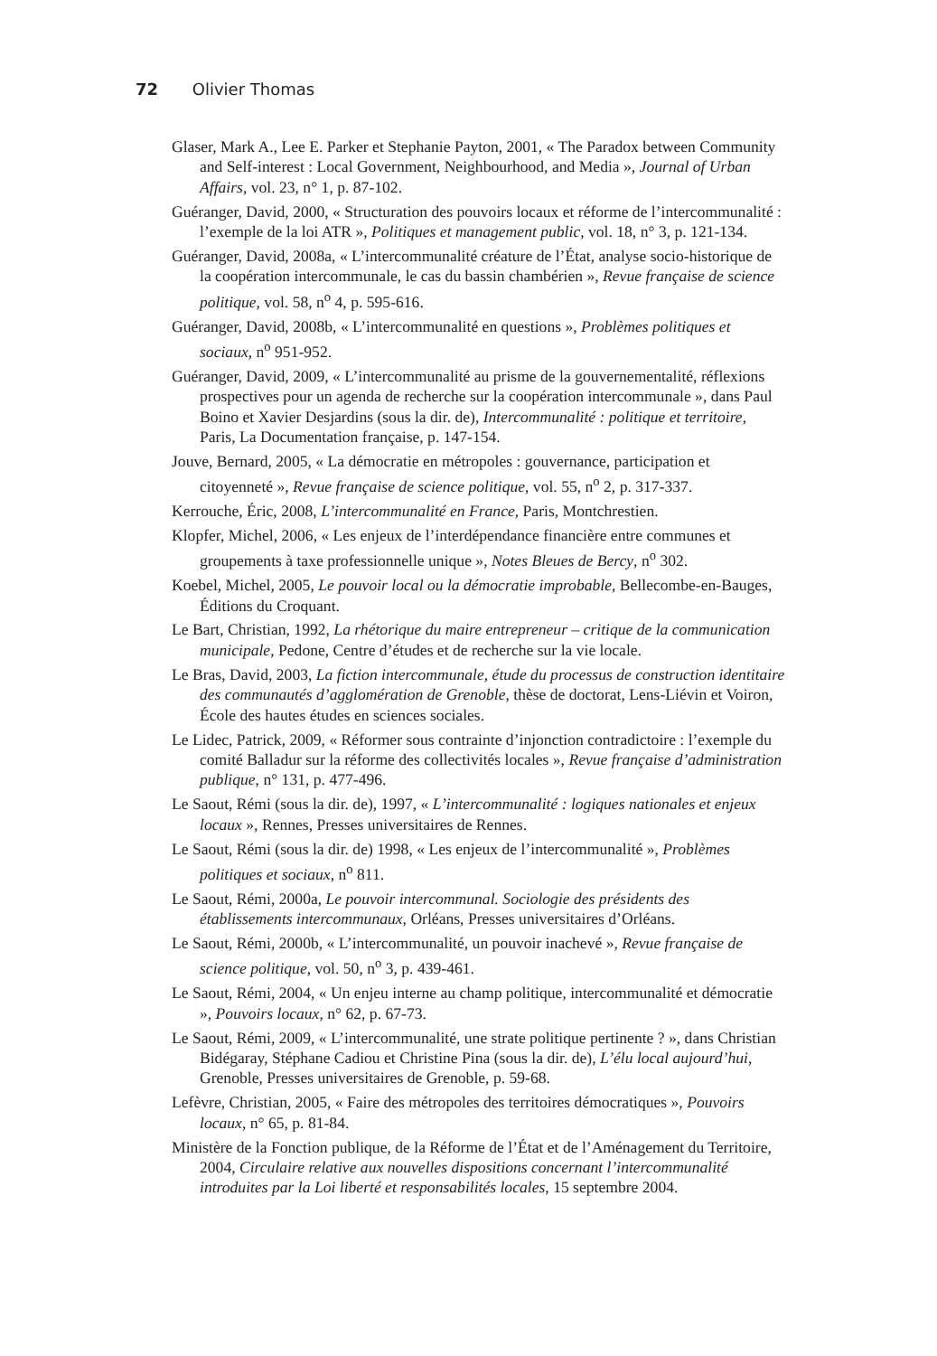72 Olivier Thomas
Glaser, Mark A., Lee E. Parker et Stephanie Payton, 2001, « The Paradox between Community and Self-interest : Local Government, Neighbourhood, and Media », Journal of Urban Affairs, vol. 23, n° 1, p. 87-102.
Guéranger, David, 2000, « Structuration des pouvoirs locaux et réforme de l’inter­communalité : l’exemple de la loi ATR », Politiques et management public, vol. 18, n° 3, p. 121-134.
Guéranger, David, 2008a, « L’intercommunalité créature de l’État, analyse socio-historique de la coopération intercommunale, le cas du bassin chambérien », Revue française de science politique, vol. 58, n<sup>o</sup> 4, p. 595-616.
Guéranger, David, 2008b, « L’intercommunalité en questions », Problèmes politiques et sociaux, n<sup>o</sup> 951-952.
Guéranger, David, 2009, « L’intercommunalité au prisme de la gouvernementalité, réflexions prospectives pour un agenda de recherche sur la coopération intercommunale », dans Paul Boino et Xavier Desjardins (sous la dir. de), Intercommunalité : politique et territoire, Paris, La Documentation française, p. 147-154.
Jouve, Bernard, 2005, « La démocratie en métropoles : gouvernance, participation et citoyenneté », Revue française de science politique, vol. 55, n<sup>o</sup> 2, p. 317-337.
Kerrouche, Éric, 2008, L’intercommunalité en France, Paris, Montchrestien.
Klopfer, Michel, 2006, « Les enjeux de l’interdépendance financière entre com­munes et groupements à taxe professionnelle unique », Notes Bleues de Bercy, n<sup>o</sup> 302.
Koebel, Michel, 2005, Le pouvoir local ou la démocratie improbable, Bellecombe-en-Bauges, Éditions du Croquant.
Le Bart, Christian, 1992, La rhétorique du maire entrepreneur – critique de la communication municipale, Pedone, Centre d’études et de recherche sur la vie locale.
Le Bras, David, 2003, La fiction intercommunale, étude du processus de construc­tion identitaire des communautés d’agglomération de Grenoble, thèse de doctorat, Lens-Liévin et Voiron, École des hautes études en sciences sociales.
Le Lidec, Patrick, 2009, « Réformer sous contrainte d’injonction contradictoire : l’exemple du comité Balladur sur la réforme des collectivités locales », Revue française d’administration publique, n° 131, p. 477-496.
Le Saout, Rémi (sous la dir. de), 1997, « L’intercommunalité : logiques nationales et enjeux locaux », Rennes, Presses universitaires de Rennes.
Le Saout, Rémi (sous la dir. de) 1998, « Les enjeux de l’intercommunalité », Pro­blèmes politiques et sociaux, n<sup>o</sup> 811.
Le Saout, Rémi, 2000a, Le pouvoir intercommunal. Sociologie des présidents des établissements intercommunaux, Orléans, Presses universitaires d’Orléans.
Le Saout, Rémi, 2000b, « L’intercommunalité, un pouvoir inachevé », Revue française de science politique, vol. 50, n<sup>o</sup> 3, p. 439-461.
Le Saout, Rémi, 2004, « Un enjeu interne au champ politique, intercommunalité et démocratie », Pouvoirs locaux, n° 62, p. 67-73.
Le Saout, Rémi, 2009, « L’intercommunalité, une strate politique pertinente ? », dans Christian Bidégaray, Stéphane Cadiou et Christine Pina (sous la dir. de), L’élu local aujourd’hui, Grenoble, Presses universitaires de Grenoble, p. 59-68.
Lefèvre, Christian, 2005, « Faire des métropoles des territoires démocratiques », Pouvoirs locaux, n° 65, p. 81-84.
Ministère de la Fonction publique, de la Réforme de l’État et de l’Aménagement du Territoire, 2004, Circulaire relative aux nouvelles dispositions concernant l’intercommunalité introduites par la Loi liberté et responsabilités locales, 15 septembre 2004.